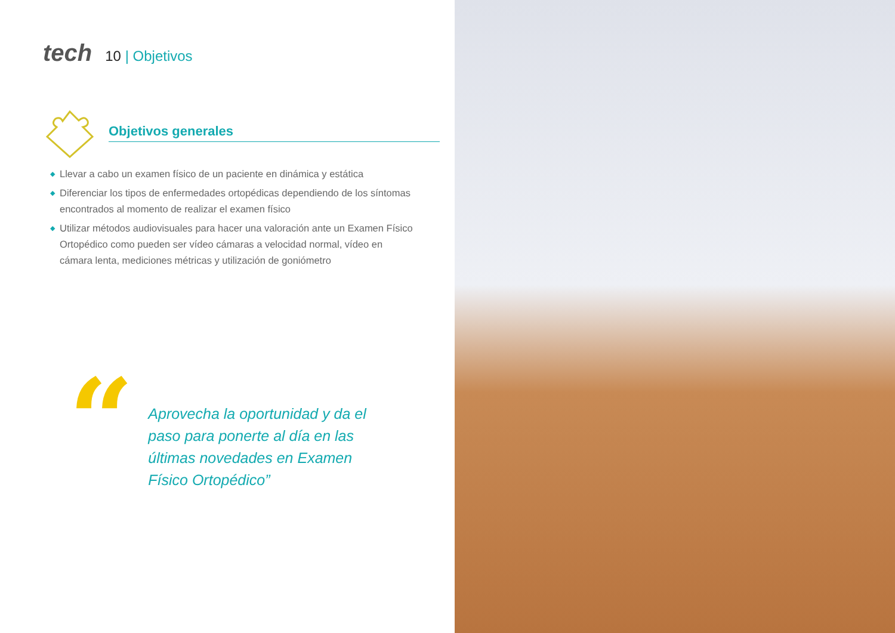tech
10 | Objetivos
Objetivos generales
◆ Llevar a cabo un examen físico de un paciente en dinámica y estática
◆ Diferenciar los tipos de enfermedades ortopédicas dependiendo de los síntomas encontrados al momento de realizar el examen físico
◆ Utilizar métodos audiovisuales para hacer una valoración ante un Examen Físico Ortopédico como pueden ser vídeo cámaras a velocidad normal, vídeo en cámara lenta, mediciones métricas y utilización de goniómetro
“
Aprovecha la oportunidad y da el paso para ponerte al día en las últimas novedades en Examen Físico Ortopédico”